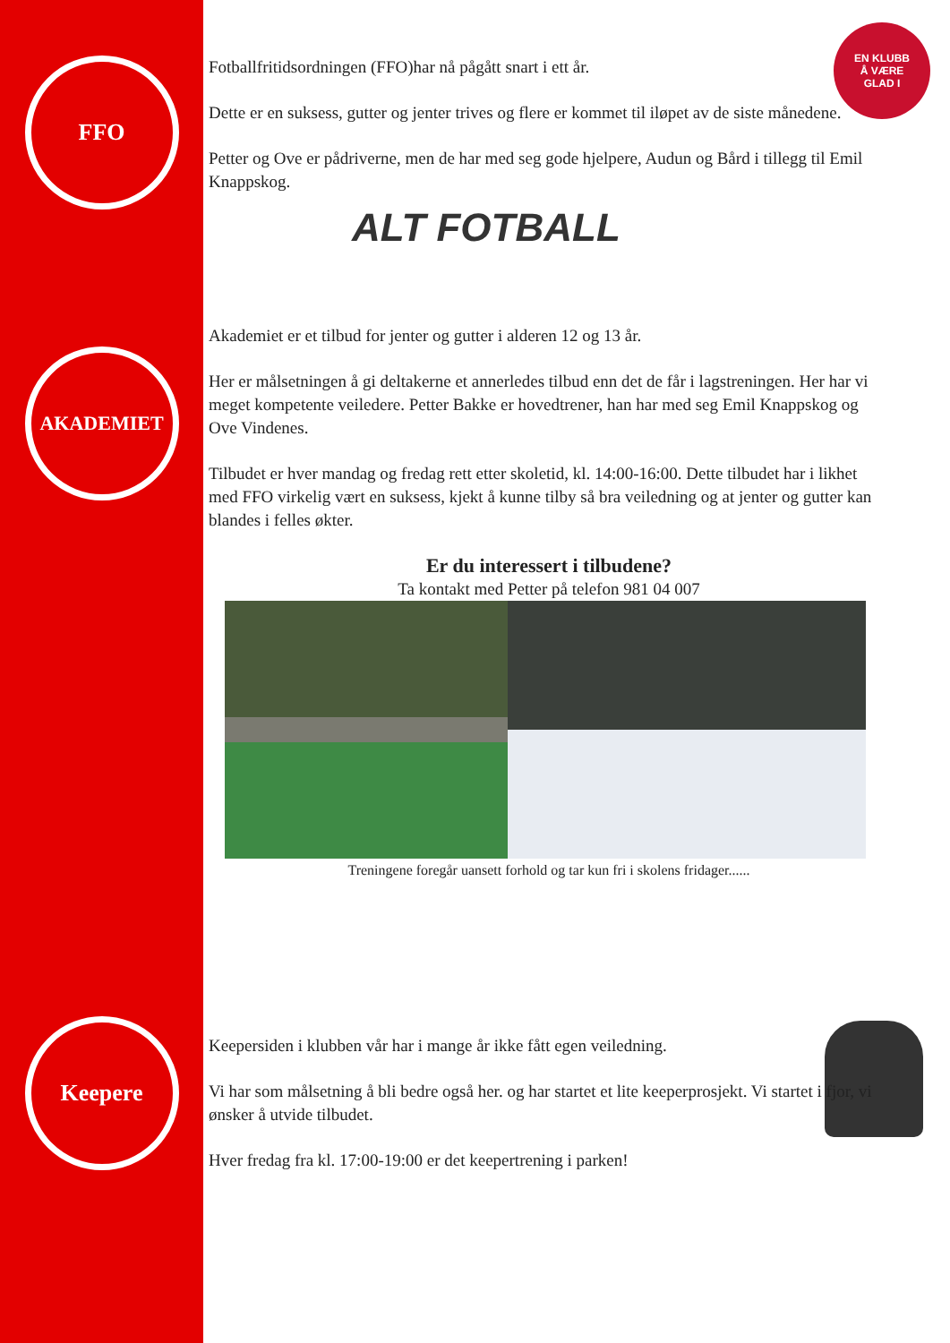EN KLUBB
Å VÆRE
GLAD I
FFO
Fotballfritidsordningen (FFO)har nå pågått snart i ett år.
Dette er en suksess, gutter og jenter trives og flere er kommet til iløpet av de siste månedene.
Petter og Ove er pådriverne, men de har med seg gode hjelpere, Audun og Bård i tillegg til Emil Knappskog.
ALT FOTBALL
AKADEMIET
Akademiet er et tilbud for jenter og gutter i alderen 12 og 13 år.
Her er målsetningen å gi deltakerne et annerledes tilbud enn det de får i lagstreningen. Her har vi meget kompetente veiledere. Petter Bakke er hovedtrener, han har med seg Emil Knappskog og Ove Vindenes.
Tilbudet er hver mandag og fredag rett etter skoletid, kl. 14:00-16:00. Dette tilbudet har i likhet med FFO virkelig vært en suksess, kjekt å kunne tilby så bra veiledning og at jenter og gutter kan blandes i felles økter.
Er du interessert i tilbudene?
Ta kontakt med Petter på telefon 981 04 007
Treningene foregår uansett forhold og tar kun fri i skolens fridager......
Keepere
Keepersiden i klubben vår har i mange år ikke fått egen veiledning.
Vi har som målsetning å bli bedre også her. og har startet et lite keeperprosjekt. Vi startet i fjor, vi ønsker å utvide tilbudet.
Hver fredag fra kl. 17:00-19:00 er det keepertrening i parken!